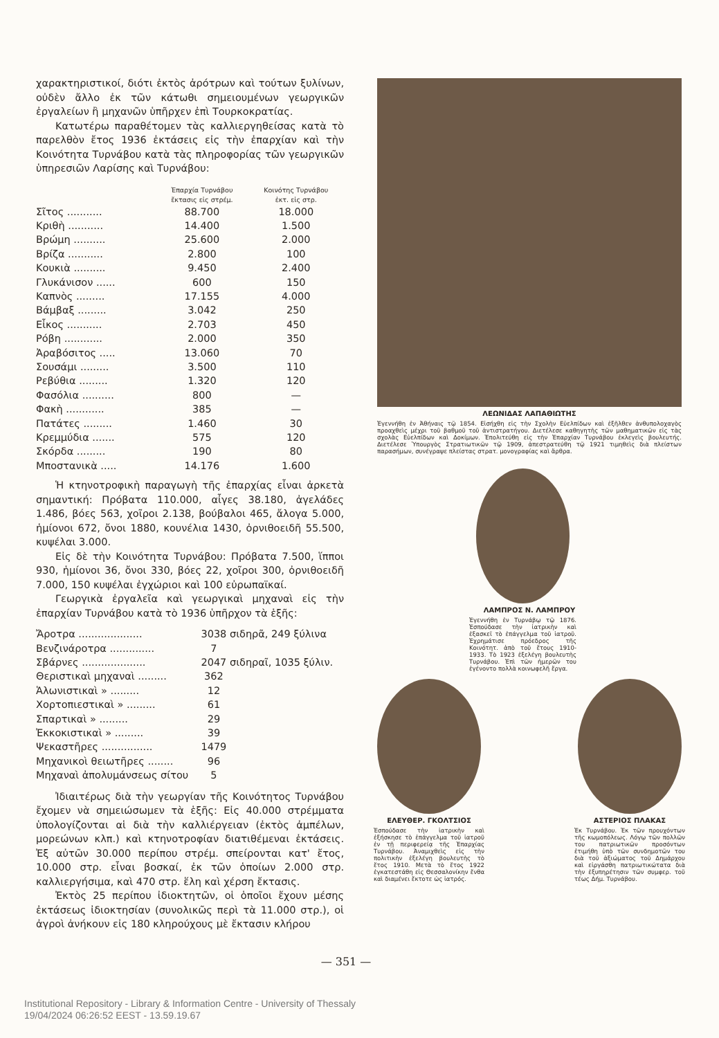χαρακτηριστικοί, διότι ἐκτὸς ἀρότρων καὶ τούτων ξυλίνων, οὐδὲν ἄλλο ἐκ τῶν κάτωθι σημειουμένων γεωργικῶν ἐργαλείων ἢ μηχανῶν ὑπῆρχεν ἐπὶ Τουρκοκρατίας.
Κατωτέρω παραθέτομεν τὰς καλλιεργηθείσας κατὰ τὸ παρελθὸν ἔτος 1936 ἐκτάσεις εἰς τὴν ἐπαρχίαν καὶ τὴν Κοινότητα Τυρνάβου κατὰ τὰς πληροφορίας τῶν γεωργικῶν ὑπηρεσιῶν Λαρίσης καὶ Τυρνάβου:
| | Ἐπαρχία Τυρνάβου ἔκτασις εἰς στρέμ. | Κοινότης Τυρνάβου ἐκτ. εἰς στρ. |
| --- | --- | --- |
| Σῖτος ........... | 88.700 | 18.000 |
| Κριθὴ ........... | 14.400 | 1.500 |
| Βρώμη .......... | 25.600 | 2.000 |
| Βρίζα ........... | 2.800 | 100 |
| Κουκιὰ .......... | 9.450 | 2.400 |
| Γλυκάνισον ...... | 600 | 150 |
| Καπνὸς ......... | 17.155 | 4.000 |
| Βάμβαξ ......... | 3.042 | 250 |
| Εἶκος ........... | 2.703 | 450 |
| Ρόβη ............ | 2.000 | 350 |
| Ἀραβόσιτος ..... | 13.060 | 70 |
| Σουσάμι ......... | 3.500 | 110 |
| Ρεβύθια ......... | 1.320 | 120 |
| Φασόλια .......... | 800 | — |
| Φακὴ ............ | 385 | — |
| Πατάτες ......... | 1.460 | 30 |
| Κρεμμύδια ....... | 575 | 120 |
| Σκόρδα ......... | 190 | 80 |
| Μποστανικὰ ..... | 14.176 | 1.600 |
Ἡ κτηνοτροφικὴ παραγωγὴ τῆς ἐπαρχίας εἶναι ἀρκετὰ σημαντική: Πρόβατα 110.000, αἶγες 38.180, ἀγελάδες 1.486, βόες 563, χοῖροι 2.138, βούβαλοι 465, ἄλογα 5.000, ἡμίονοι 672, ὄνοι 1880, κουνέλια 1430, ὀρνιθοειδῆ 55.500, κυψέλαι 3.000.
Εἰς δὲ τὴν Κοινότητα Τυρνάβου: Πρόβατα 7.500, ἵπποι 930, ἡμίονοι 36, ὄνοι 330, βόες 22, χοῖροι 300, ὀρνιθοειδῆ 7.000, 150 κυψέλαι ἐγχώριοι καὶ 100 εὐρωπαϊκαί.
Γεωργικὰ ἐργαλεῖα καὶ γεωργικαὶ μηχαναὶ εἰς τὴν ἐπαρχίαν Τυρνάβου κατὰ τὸ 1936 ὑπῆρχον τὰ ἑξῆς:
| Ἄροτρα .................... | 3038 σιδηρᾶ, 249 ξύλινα |
| Βενζινάροτρα .............. | 7 |
| Σβάρνες .................... | 2047 σιδηραῖ, 1035 ξύλιν. |
| Θεριστικαὶ μηχαναὶ ......... | 362 |
| Ἁλωνιστικαὶ » ......... | 12 |
| Χορτοπιεστικαὶ » ......... | 61 |
| Σπαρτικαὶ » ......... | 29 |
| Ἐκκοκιστικαὶ » ......... | 39 |
| Ψεκαστῆρες ................ | 1479 |
| Μηχανικοὶ θειωτῆρες ........ | 96 |
| Μηχαναὶ ἀπολυμάνσεως σίτου | 5 |
Ἰδιαιτέρως διὰ τὴν γεωργίαν τῆς Κοινότητος Τυρνάβου ἔχομεν νὰ σημειώσωμεν τὰ ἑξῆς: Εἰς 40.000 στρέμματα ὑπολογίζονται αἱ διὰ τὴν καλλιέργειαν (ἐκτὸς ἀμπέλων, μορεώνων κλπ.) καὶ κτηνοτροφίαν διατιθέμεναι ἐκτάσεις. Ἐξ αὐτῶν 30.000 περίπου στρέμ. σπείρονται κατ' ἔτος, 10.000 στρ. εἶναι βοσκαί, ἐκ τῶν ὁποίων 2.000 στρ. καλλιεργήσιμα, καὶ 470 στρ. ἕλη καὶ χέρση ἔκτασις.
Ἐκτὸς 25 περίπου ἰδιοκτητῶν, οἱ ὁποῖοι ἔχουν μέσης ἐκτάσεως ἰδιοκτησίαν (συνολικῶς περὶ τὰ 11.000 στρ.), οἱ ἀγροὶ ἀνήκουν εἰς 180 κληρούχους μὲ ἔκτασιν κλήρου
ΛΕΩΝΙΔΑΣ ΛΑΠΑΘΙΩΤΗΣ
Ἐγεννήθη ἐν Ἀθήναις τῷ 1854. Εἰσήχθη εἰς τὴν Σχολὴν Εὐελπίδων καὶ ἐξῆλθεν ἀνθυπολοχαγὸς προαχθεὶς μέχρι τοῦ βαθμοῦ τοῦ ἀντιστρατήγου. Διετέλεσε καθηγητὴς τῶν μαθηματικῶν εἰς τὰς σχολὰς Εὐελπίδων καὶ Δοκίμων. Ἐπολιτεύθη εἰς τὴν Ἐπαρχίαν Τυρνάβου ἐκλεγεὶς βουλευτής. Διετέλεσε Ὑπουργὸς Στρατιωτικῶν τῷ 1909, ἀπεστρατεύθη τῷ 1921 τιμηθεὶς διὰ πλείστων παρασήμων, συνέγραψε πλείστας στρατ. μονογραφίας καὶ ἄρθρα.
ΛΑΜΠΡΟΣ Ν. ΛΑΜΠΡΟΥ
Ἐγεννήθη ἐν Τυρνάβῳ τῷ 1876. Ἐσπούδασε τὴν ἰατρικὴν καὶ ἐξασκεῖ τὸ ἐπάγγελμα τοῦ ἰατροῦ. Ἐχρημάτισε πρόεδρος τῆς Κοινότητ. ἀπὸ τοῦ ἔτους 1910-1933. Τὸ 1923 ἐξελέγη βουλευτὴς Τυρνάβου. Ἐπὶ τῶν ἡμερῶν του ἐγένοντο πολλὰ κοινωφελῆ ἔργα.
ΕΛΕΥΘΕΡ. ΓΚΟΛΤΣΙΟΣ
Ἐσπούδασε τὴν ἰατρικὴν καὶ ἐξήσκησε τὸ ἐπάγγελμα τοῦ ἰατροῦ ἐν τῇ περιφερείᾳ τῆς Ἐπαρχίας Τυρνάβου. Ἀναμιχθεὶς εἰς τὴν πολιτικὴν ἐξελέγη βουλευτὴς τὸ ἔτος 1910. Μετὰ τὸ ἔτος 1922 ἐγκατεστάθη εἰς Θεσσαλονίκην ἔνθα καὶ διαμένει ἔκτοτε ὡς ἰατρός.
ΑΣΤΕΡΙΟΣ ΠΛΑΚΑΣ
Ἐκ Τυρνάβου. Ἐκ τῶν προυχόντων τῆς κωμοπόλεως. Λόγῳ τῶν πολλῶν του πατριωτικῶν προσόντων ἐτιμήθη ὑπὸ τῶν συνδημοτῶν του διὰ τοῦ ἀξιώματος τοῦ Δημάρχου καὶ εἰργάσθη πατριωτικώτατα διὰ τὴν ἐξυπηρέτησιν τῶν συμφερ. τοῦ τέως Δήμ. Τυρνάβου.
— 351 —
Institutional Repository - Library & Information Centre - University of Thessaly
19/04/2024 06:26:52 EEST - 13.59.19.67